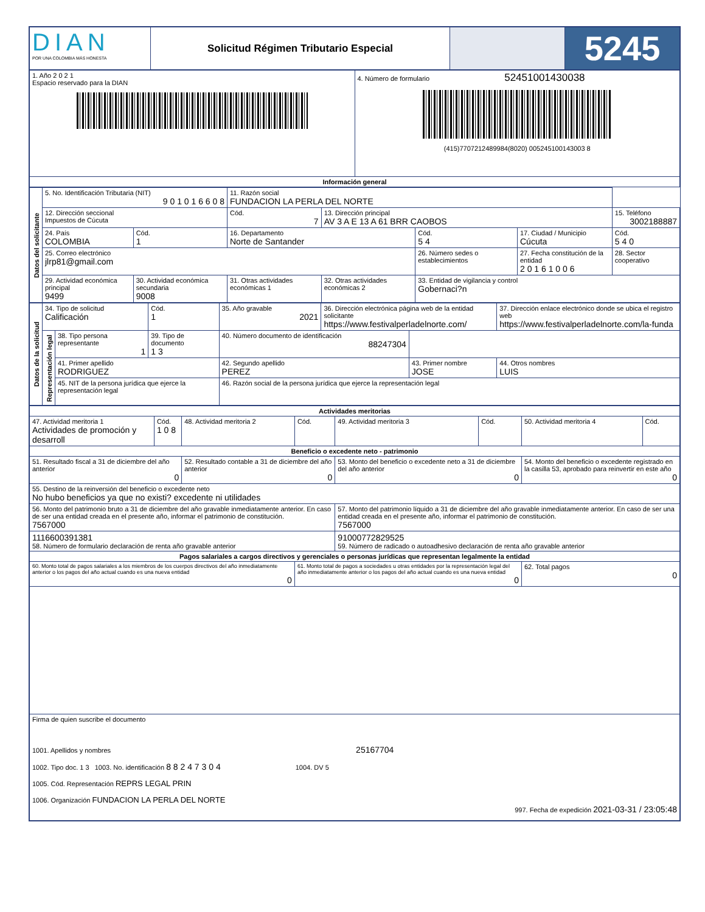| DIAN POR UNA COLOMBIA MÁS HONESTA | Solicitud Régimen Tributario Especial | | 5245 |
| 1. Año 2 0 2 1 Espacio reservado para la DIAN | 4. Número de formulario 52451001430038 (415)7707212489984(8020) 005245100143003 8 |
| Información general | |
| Datos del solicitante | 5. No. Identificación Tributaria (NIT) 9 0 1 0 1 6 6 0 8 | | 11. Razón social FUNDACION LA PERLA DEL NORTE | | | | |
| | 12. Dirección seccional Impuestos de Cúcuta | | Cód. 7 | 13. Dirección principal AV 3 A E 13 A 61 BRR CAOBOS | | | 15. Teléfono 3002188887 |
| | 24. País COLOMBIA | Cód. 1 | 16. Departamento Norte de Santander | | Cód. 5 4 | 17. Ciudad / Municipio Cúcuta | Cód. 5 4 0 |
| | 25. Correo electrónico jlrp81@gmail.com | | | | 26. Número sedes o establecimientos | 27. Fecha constitución de la entidad 2 0 1 6 1 0 0 6 | 28. Sector cooperativo |
| | 29. Actividad económica principal 9499 | 30. Actividad económica secundaria 9008 | 31. Otras actividades económicas 1 | 32. Otras actividades económicas 2 | 33. Entidad de vigilancia y control Gobernaci?n | | |
| Datos de la solicitud | 34. Tipo de solicitud Calificación | | Cód. 1 | 35. Año gravable 2021 | 36. Dirección electrónica página web de la entidad solicitante https://www.festivalperladelnorte.com/ | | 37. Dirección enlace electrónico donde se ubica el registro web https://www.festivalperladelnorte.com/la-funda | |
| | Representación legal | 38. Tipo persona representante 1 | 39. Tipo de documento 1 3 | 40. Número documento de identificación 88247304 | | | | |
| | | 41. Primer apellido RODRIGUEZ | | 42. Segundo apellido PEREZ | | 43. Primer nombre JOSE | | 44. Otros nombres LUIS |
| | | 45. NIT de la persona jurídica que ejerce la representación legal | | 46. Razón social de la persona jurídica que ejerce la representación legal | | | | |
| Actividades meritorias | | | | | | | |
| --- | --- | --- | --- | --- | --- | --- | --- |
| 47. Actividad meritoria 1 Actividades de promoción y desarroll | Cód. 1 0 8 | 48. Actividad meritoria 2 | Cód. | 49. Actividad meritoria 3 | Cód. | 50. Actividad meritoria 4 | Cód. |
| Beneficio o excedente neto - patrimonio | | | | | | | |
| 51. Resultado fiscal a 31 de diciembre del año anterior 0 | | 52. Resultado contable a 31 de diciembre del año anterior 0 | | 53. Monto del beneficio o excedente neto a 31 de diciembre del año anterior 0 | | 54. Monto del beneficio o excedente registrado en la casilla 53, aprobado para reinvertir en este año 0 | |
| 55. Destino de la reinversión del beneficio o excedente neto No hubo beneficios ya que no existi? excedente ni utilidades | | | | | | | |
| 56. Monto del patrimonio bruto a 31 de diciembre del año gravable inmediatamente anterior. En caso de ser una entidad creada en el presente año, informar el patrimonio de constitución. 7567000 | | | | 57. Monto del patrimonio líquido a 31 de diciembre del año gravable inmediatamente anterior. En caso de ser una entidad creada en el presente año, informar el patrimonio de constitución. 7567000 | | | |
| 1116600391381 58. Número de formulario declaración de renta año gravable anterior | | | | 91000772829525 59. Número de radicado o autoadhesivo declaración de renta año gravable anterior | | | |
| Pagos salariales a cargos directivos y gerenciales o personas jurídicas que representan legalmente la entidad | | | | | | | |
| 60. Monto total de pagos salariales a los miembros de los cuerpos directivos del año inmediatamente anterior o los pagos del año actual cuando es una nueva entidad 0 | | | 61. Monto total de pagos a sociedades u otras entidades por la representación legal del año inmediatamente anterior o los pagos del año actual cuando es una nueva entidad 0 | | | 62. Total pagos 0 | |
| Firma de quien suscribe el documento 1001. Apellidos y nombres 25167704 1002. Tipo doc. 1 3 1003. No. identificación 8 8 2 4 7 3 0 4 1004. DV 5 1005. Cód. Representación REPRS LEGAL PRIN 1006. Organización FUNDACION LA PERLA DEL NORTE 997. Fecha de expedición 2021-03-31 / 23:05:48 | | | | | | | |